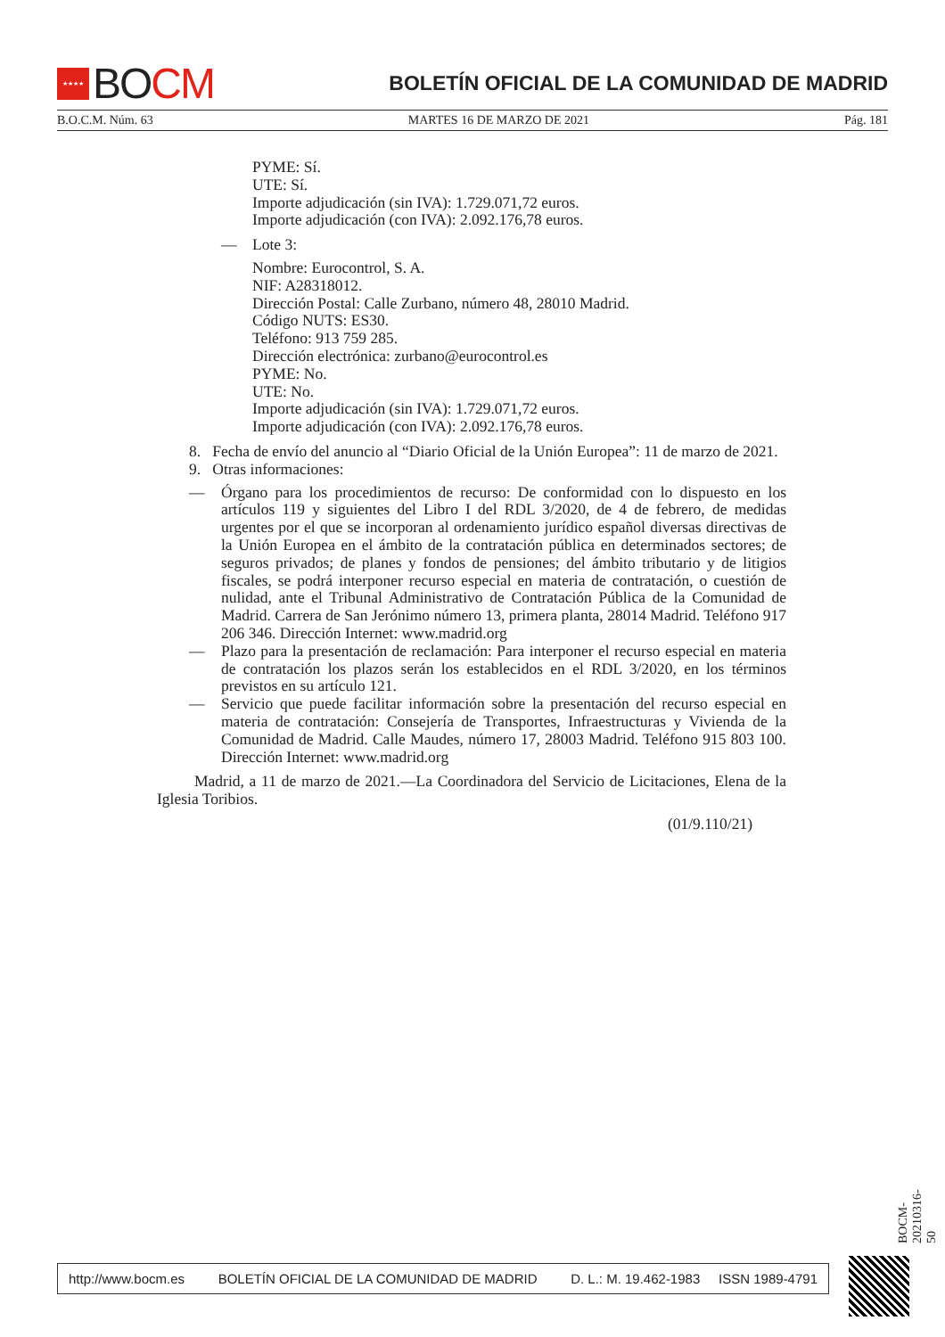★★★★
BO CM
BOLETÍN OFICIAL DE LA COMUNIDAD DE MADRID
B.O.C.M. Núm. 63 MARTES 16 DE MARZO DE 2021 Pág. 181
PYME: Sí.
UTE: Sí.
Importe adjudicación (sin IVA): 1.729.071,72 euros.
Importe adjudicación (con IVA): 2.092.176,78 euros.
— Lote 3:
Nombre: Eurocontrol, S. A.
NIF: A28318012.
Dirección Postal: Calle Zurbano, número 48, 28010 Madrid.
Código NUTS: ES30.
Teléfono: 913 759 285.
Dirección electrónica: zurbano@eurocontrol.es
PYME: No.
UTE: No.
Importe adjudicación (sin IVA): 1.729.071,72 euros.
Importe adjudicación (con IVA): 2.092.176,78 euros.
8. Fecha de envío del anuncio al “Diario Oficial de la Unión Europea”: 11 de marzo de 2021.
9. Otras informaciones:
— Órgano para los procedimientos de recurso: De conformidad con lo dispuesto en los artículos 119 y siguientes del Libro I del RDL 3/2020, de 4 de febrero, de medidas urgentes por el que se incorporan al ordenamiento jurídico español diversas directivas de la Unión Europea en el ámbito de la contratación pública en determinados sectores; de seguros privados; de planes y fondos de pensiones; del ámbito tributario y de litigios fiscales, se podrá interponer recurso especial en materia de contratación, o cuestión de nulidad, ante el Tribunal Administrativo de Contratación Pública de la Comunidad de Madrid. Carrera de San Jerónimo número 13, primera planta, 28014 Madrid. Teléfono 917 206 346. Dirección Internet: www.madrid.org
— Plazo para la presentación de reclamación: Para interponer el recurso especial en materia de contratación los plazos serán los establecidos en el RDL 3/2020, en los términos previstos en su artículo 121.
— Servicio que puede facilitar información sobre la presentación del recurso especial en materia de contratación: Consejería de Transportes, Infraestructuras y Vivienda de la Comunidad de Madrid. Calle Maudes, número 17, 28003 Madrid. Teléfono 915 803 100. Dirección Internet: www.madrid.org
Madrid, a 11 de marzo de 2021.—La Coordinadora del Servicio de Licitaciones, Elena de la Iglesia Toribios.
(01/9.110/21)
BOCM-20210316-50
http://www.bocm.es BOLETÍN OFICIAL DE LA COMUNIDAD DE MADRID D. L.: M. 19.462-1983 ISSN 1989-4791